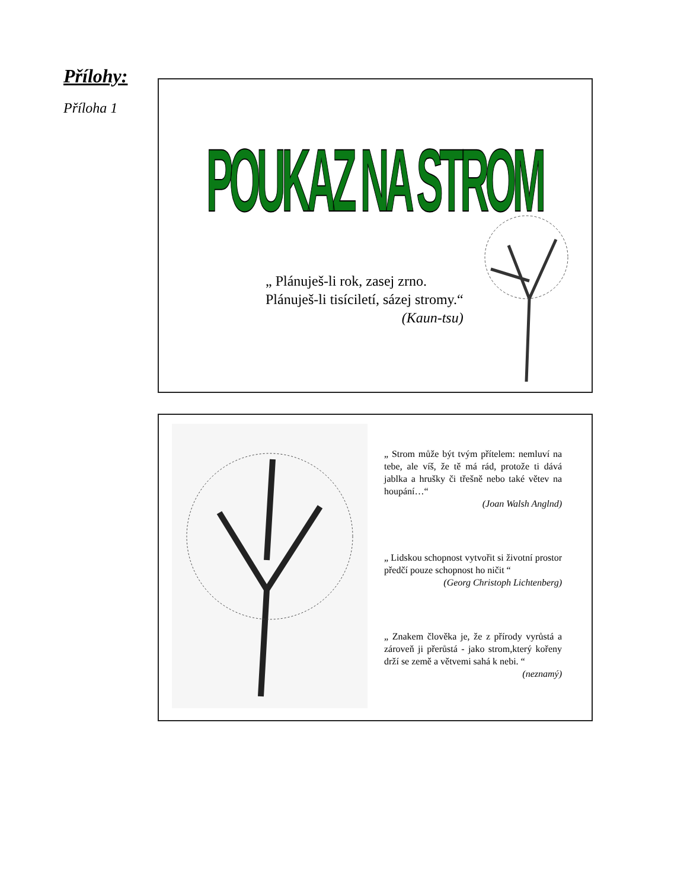Přílohy:
Příloha 1
POUKAZ NA STROM
„ Plánuješ-li rok, zasej zrno.
Plánuješ-li tisíciletí, sázej stromy.“
(Kaun-tsu)
„ Strom může být tvým přítelem: nemluví na tebe, ale víš, že tě má rád, protože ti dává jablka a hrušky či třešně nebo také větev na houpání…“(Joan Walsh Anglnd)
„ Lidskou schopnost vytvořit si životní prostor předčí pouze schopnost ho ničit “(Georg Christoph Lichtenberg)
„ Znakem člověka je, že z přírody vyrůstá a zároveň ji přerůstá - jako strom,který kořeny drží se země a větvemi sahá k nebi. “(neznamý)